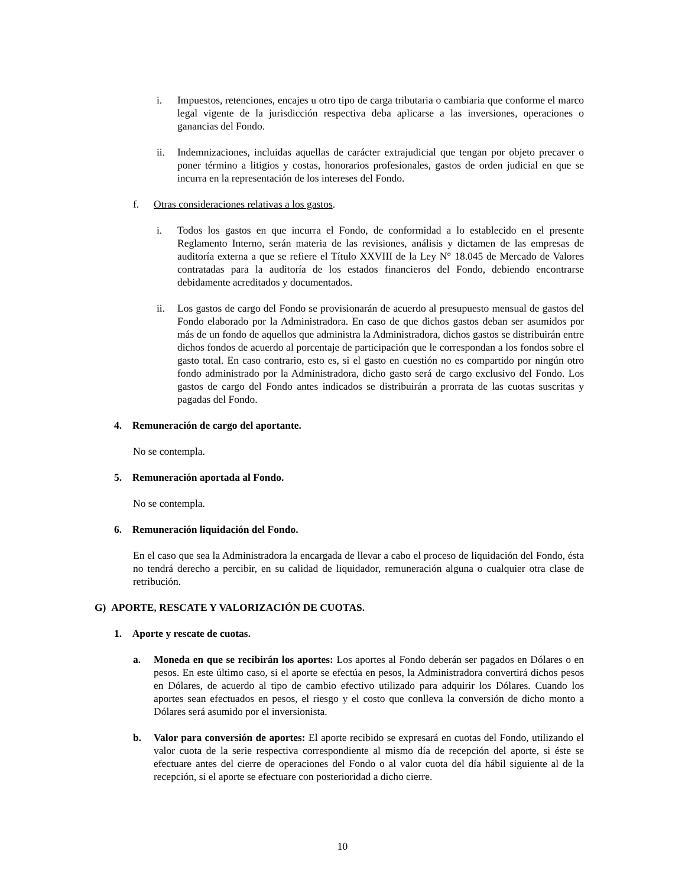i. Impuestos, retenciones, encajes u otro tipo de carga tributaria o cambiaria que conforme el marco legal vigente de la jurisdicción respectiva deba aplicarse a las inversiones, operaciones o ganancias del Fondo.
ii. Indemnizaciones, incluidas aquellas de carácter extrajudicial que tengan por objeto precaver o poner término a litigios y costas, honorarios profesionales, gastos de orden judicial en que se incurra en la representación de los intereses del Fondo.
f. Otras consideraciones relativas a los gastos.
i. Todos los gastos en que incurra el Fondo, de conformidad a lo establecido en el presente Reglamento Interno, serán materia de las revisiones, análisis y dictamen de las empresas de auditoría externa a que se refiere el Título XXVIII de la Ley N° 18.045 de Mercado de Valores contratadas para la auditoría de los estados financieros del Fondo, debiendo encontrarse debidamente acreditados y documentados.
ii. Los gastos de cargo del Fondo se provisionarán de acuerdo al presupuesto mensual de gastos del Fondo elaborado por la Administradora. En caso de que dichos gastos deban ser asumidos por más de un fondo de aquellos que administra la Administradora, dichos gastos se distribuirán entre dichos fondos de acuerdo al porcentaje de participación que le correspondan a los fondos sobre el gasto total. En caso contrario, esto es, si el gasto en cuestión no es compartido por ningún otro fondo administrado por la Administradora, dicho gasto será de cargo exclusivo del Fondo. Los gastos de cargo del Fondo antes indicados se distribuirán a prorrata de las cuotas suscritas y pagadas del Fondo.
4. Remuneración de cargo del aportante.
No se contempla.
5. Remuneración aportada al Fondo.
No se contempla.
6. Remuneración liquidación del Fondo.
En el caso que sea la Administradora la encargada de llevar a cabo el proceso de liquidación del Fondo, ésta no tendrá derecho a percibir, en su calidad de liquidador, remuneración alguna o cualquier otra clase de retribución.
G) APORTE, RESCATE Y VALORIZACIÓN DE CUOTAS.
1. Aporte y rescate de cuotas.
a. Moneda en que se recibirán los aportes: Los aportes al Fondo deberán ser pagados en Dólares o en pesos. En este último caso, si el aporte se efectúa en pesos, la Administradora convertirá dichos pesos en Dólares, de acuerdo al tipo de cambio efectivo utilizado para adquirir los Dólares. Cuando los aportes sean efectuados en pesos, el riesgo y el costo que conlleva la conversión de dicho monto a Dólares será asumido por el inversionista.
b. Valor para conversión de aportes: El aporte recibido se expresará en cuotas del Fondo, utilizando el valor cuota de la serie respectiva correspondiente al mismo día de recepción del aporte, si éste se efectuare antes del cierre de operaciones del Fondo o al valor cuota del día hábil siguiente al de la recepción, si el aporte se efectuare con posterioridad a dicho cierre.
10